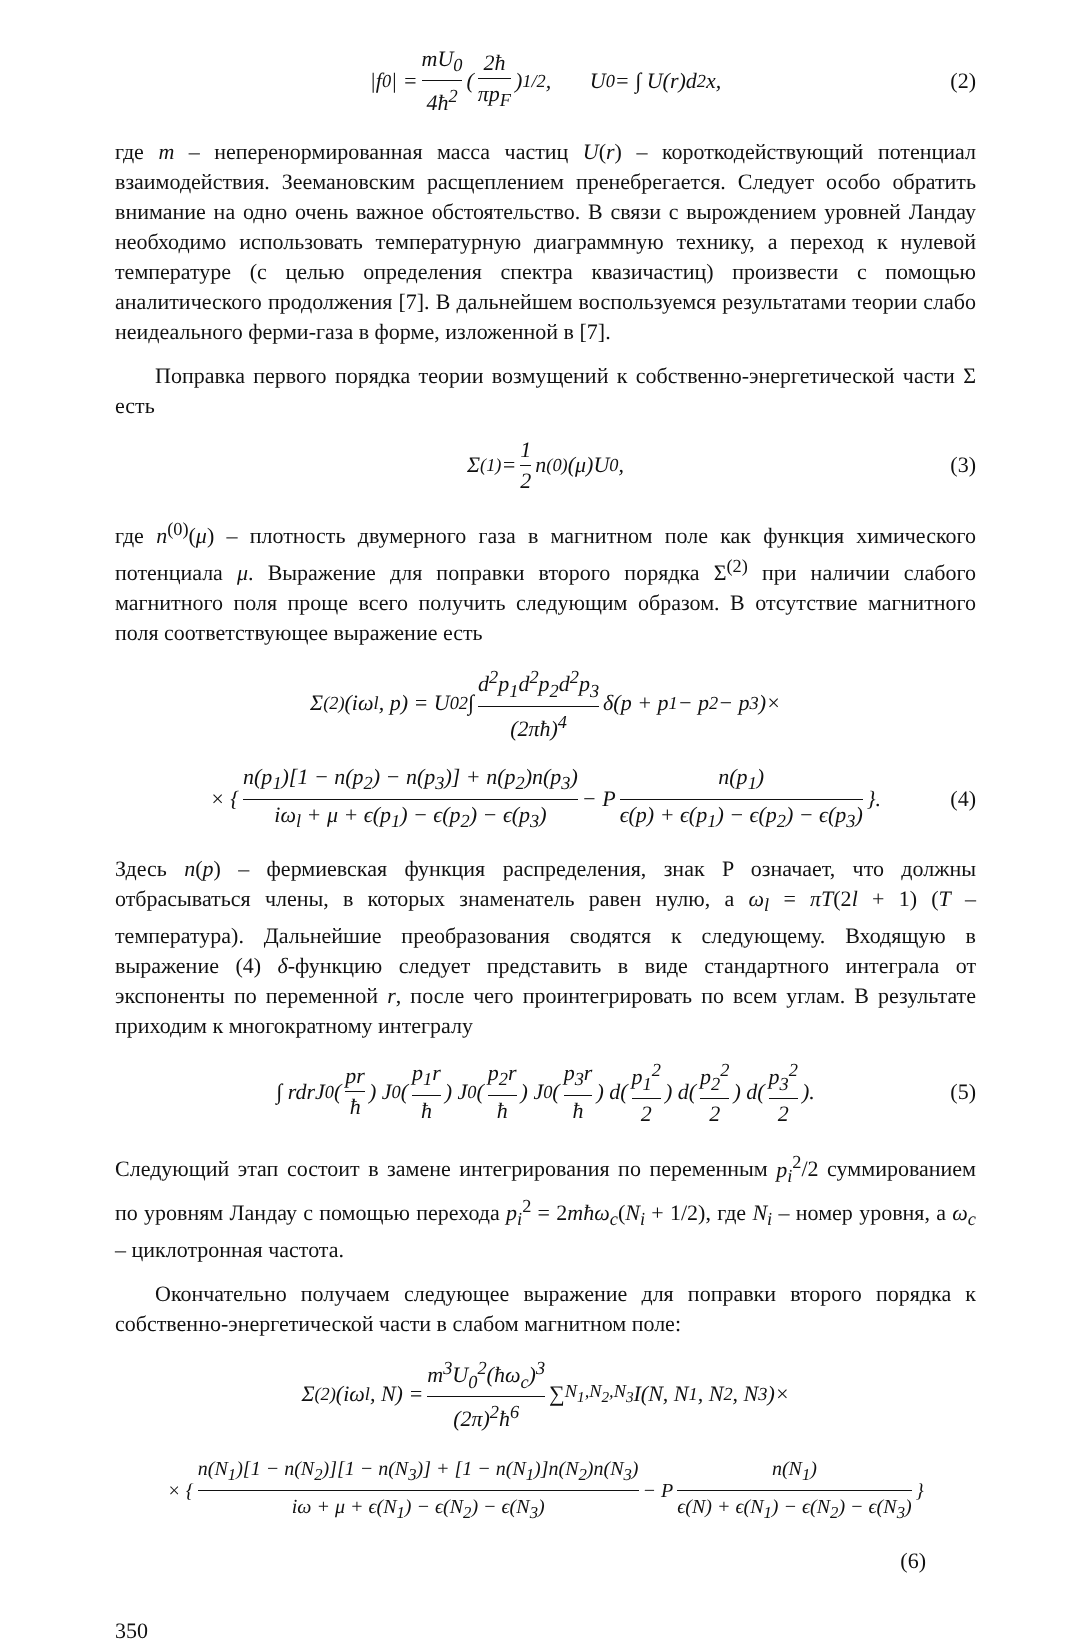|f<sub>0</sub>| = mU<sub>0</sub> 4ħ<sup>2</sup> (2ħ πp<sub>F</sub>)<sup>1/2</sup>, U<sub>0</sub> = ∫ U(r)d<sup>2</sup>x, (2)
где m – неперенормированная масса частиц U(r) – короткодействующий потенциал взаимодействия. Зеемановским расщеплением пренебрегается. Следует особо обратить внимание на одно очень важное обстоятельство. В связи с вырождением уровней Ландау необходимо использовать температурную диаграммную технику, а переход к нулевой температуре (с целью определения спектра квазичастиц) произвести с помощью аналитического продолжения [7]. В дальнейшем воспользуемся результатами теории слабо неидеального ферми-газа в форме, изложенной в [7].
Поправка первого порядка теории возмущений к собственно-энергетической части Σ есть
Σ<sup>(1)</sup> = 1 2 n<sup>(0)</sup>(μ)U<sub>0</sub>, (3)
где n<sup>(0)</sup>(μ) – плотность двумерного газа в магнитном поле как функция химического потенциала μ. Выражение для поправки второго порядка Σ<sup>(2)</sup> при наличии слабого магнитного поля проще всего получить следующим образом. В отсутствие магнитного поля соответствующее выражение есть
Σ<sup>(2)</sup>(iω<sub>l</sub>, p) = U<sub>0</sub><sup>2</sup> ∫ d<sup>2</sup>p<sub>1</sub>d<sup>2</sup>p<sub>2</sub>d<sup>2</sup>p<sub>3</sub> (2πħ)<sup>4</sup> δ(p + p<sub>1</sub> − p<sub>2</sub> − p<sub>3</sub>)×
× { n(p<sub>1</sub>)[1 − n(p<sub>2</sub>) − n(p<sub>3</sub>)] + n(p<sub>2</sub>)n(p<sub>3</sub>) iω<sub>l</sub> + μ + ϵ(p<sub>1</sub>) − ϵ(p<sub>2</sub>) − ϵ(p<sub>3</sub>) − P n(p<sub>1</sub>) ϵ(p) + ϵ(p<sub>1</sub>) − ϵ(p<sub>2</sub>) − ϵ(p<sub>3</sub>) }. (4)
Здесь n(p) – фермиевская функция распределения, знак P означает, что должны отбрасываться члены, в которых знаменатель равен нулю, а ω<sub>l</sub> = πT(2l + 1) (T – температура). Дальнейшие преобразования сводятся к следующему. Входящую в выражение (4) δ-функцию следует представить в виде стандартного интеграла от экспоненты по переменной r, после чего проинтегрировать по всем углам. В результате приходим к многократному интегралу
∫ rdrJ<sub>0</sub>(pr ħ) J<sub>0</sub>(p<sub>1</sub>r ħ) J<sub>0</sub>(p<sub>2</sub>r ħ) J<sub>0</sub>(p<sub>3</sub>r ħ) d(p<sub>1</sub><sup>2</sup> 2) d(p<sub>2</sub><sup>2</sup> 2) d(p<sub>3</sub><sup>2</sup> 2). (5)
Следующий этап состоит в замене интегрирования по переменным p<sub>i</sub><sup>2</sup>/2 суммированием по уровням Ландау с помощью перехода p<sub>i</sub><sup>2</sup> = 2mħω<sub>c</sub>(N<sub>i</sub> + 1/2), где N<sub>i</sub> – номер уровня, а ω<sub>c</sub> – циклотронная частота.
Окончательно получаем следующее выражение для поправки второго порядка к собственно-энергетической части в слабом магнитном поле:
Σ<sup>(2)</sup>(iω<sub>l</sub>, N) = m<sup>3</sup>U<sub>0</sub><sup>2</sup>(ħω<sub>c</sub>)<sup>3</sup> (2π)<sup>2</sup>ħ<sup>6</sup> ∑<sub>N<sub>1</sub>,N<sub>2</sub>,N<sub>3</sub></sub> I(N, N<sub>1</sub>, N<sub>2</sub>, N<sub>3</sub>)×
× { n(N<sub>1</sub>)[1 − n(N<sub>2</sub>)][1 − n(N<sub>3</sub>)] + [1 − n(N<sub>1</sub>)]n(N<sub>2</sub>)n(N<sub>3</sub>) iω + μ + ϵ(N<sub>1</sub>) − ϵ(N<sub>2</sub>) − ϵ(N<sub>3</sub>) − P n(N<sub>1</sub>) ϵ(N) + ϵ(N<sub>1</sub>) − ϵ(N<sub>2</sub>) − ϵ(N<sub>3</sub>) }
(6)
350